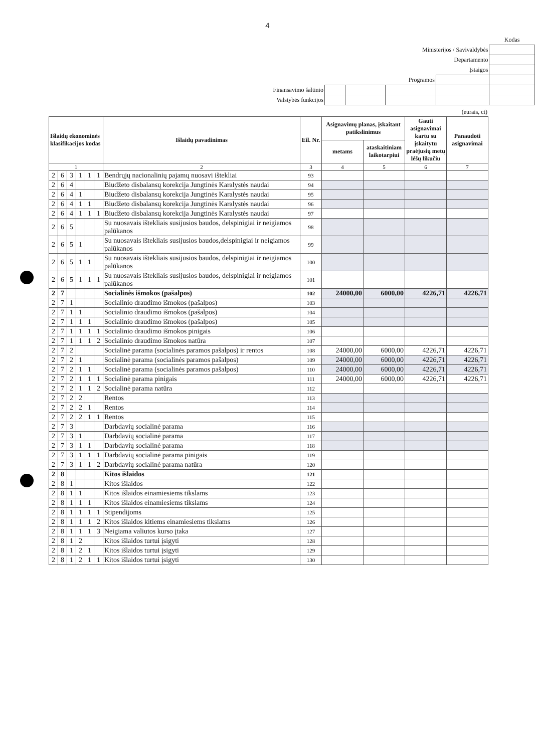4
| | | | | | Kodas |
| Ministerijos / Savivaldybės | | | | | |
| Departamento | | | | | |
| Įstaigos | | | | | |
| Programos | | | | | |
| Finansavimo šaltinio | | | | | |
| Valstybės funkcijos | | | | | |
(eurais, ct)
| Išlaidų ekonominės klasifikacijos kodas | | | | | | Išlaidų pavadinimas | Eil. Nr. | Asignavimų planas, įskaitant patikslinimus | | Gauti asignavimai kartu su įskaitytu praėjusių metų lėšų likučiu | Panaudoti asignavimai |
| --- | --- | --- | --- | --- | --- | --- | --- | --- | --- | --- | --- |
| | | | | | | | | metams | ataskaitiniam laikotarpiui | | |
| 1 | | | | | | 2 | 3 | 4 | 5 | 6 | 7 |
| 2 | 6 | 3 | 1 | 1 | 1 | Bendrųjų nacionalinių pajamų nuosavi ištekliai | 93 | | | | |
| 2 | 6 | 4 | | | | Biudžeto disbalansų korekcija Jungtinės Karalystės naudai | 94 | | | | |
| 2 | 6 | 4 | 1 | | | Biudžeto disbalansų korekcija Jungtinės Karalystės naudai | 95 | | | | |
| 2 | 6 | 4 | 1 | 1 | | Biudžeto disbalansų korekcija Jungtinės Karalystės naudai | 96 | | | | |
| 2 | 6 | 4 | 1 | 1 | 1 | Biudžeto disbalansų korekcija Jungtinės Karalystės naudai | 97 | | | | |
| 2 | 6 | 5 | | | | Su nuosavais ištekliais susijusios baudos, delspinigiai ir neigiamos palūkanos | 98 | | | | |
| 2 | 6 | 5 | 1 | | | Su nuosavais ištekliais susijusios baudos,delspinigiai ir neigiamos palūkanos | 99 | | | | |
| 2 | 6 | 5 | 1 | 1 | | Su nuosavais ištekliais susijusios baudos, delspinigiai ir neigiamos palūkanos | 100 | | | | |
| 2 | 6 | 5 | 1 | 1 | 1 | Su nuosavais ištekliais susijusios baudos, delspinigiai ir neigiamos palūkanos | 101 | | | | |
| 2 | 7 | | | | | Socialinės išmokos (pašalpos) | 102 | 24000,00 | 6000,00 | 4226,71 | 4226,71 |
| 2 | 7 | 1 | | | | Socialinio draudimo išmokos (pašalpos) | 103 | | | | |
| 2 | 7 | 1 | 1 | | | Socialinio draudimo išmokos (pašalpos) | 104 | | | | |
| 2 | 7 | 1 | 1 | 1 | | Socialinio draudimo išmokos (pašalpos) | 105 | | | | |
| 2 | 7 | 1 | 1 | 1 | 1 | Socialinio draudimo išmokos pinigais | 106 | | | | |
| 2 | 7 | 1 | 1 | 1 | 2 | Socialinio draudimo išmokos natūra | 107 | | | | |
| 2 | 7 | 2 | | | | Socialinė parama (socialinės paramos pašalpos) ir rentos | 108 | 24000,00 | 6000,00 | 4226,71 | 4226,71 |
| 2 | 7 | 2 | 1 | | | Socialinė parama (socialinės paramos pašalpos) | 109 | 24000,00 | 6000,00 | 4226,71 | 4226,71 |
| 2 | 7 | 2 | 1 | 1 | | Socialinė parama (socialinės paramos pašalpos) | 110 | 24000,00 | 6000,00 | 4226,71 | 4226,71 |
| 2 | 7 | 2 | 1 | 1 | 1 | Socialinė parama pinigais | 111 | 24000,00 | 6000,00 | 4226,71 | 4226,71 |
| 2 | 7 | 2 | 1 | 1 | 2 | Socialinė parama natūra | 112 | | | | |
| 2 | 7 | 2 | 2 | | | Rentos | 113 | | | | |
| 2 | 7 | 2 | 2 | 1 | | Rentos | 114 | | | | |
| 2 | 7 | 2 | 2 | 1 | 1 | Rentos | 115 | | | | |
| 2 | 7 | 3 | | | | Darbdavių socialinė parama | 116 | | | | |
| 2 | 7 | 3 | 1 | | | Darbdavių socialinė parama | 117 | | | | |
| 2 | 7 | 3 | 1 | 1 | | Darbdavių socialinė parama | 118 | | | | |
| 2 | 7 | 3 | 1 | 1 | 1 | Darbdavių socialinė parama pinigais | 119 | | | | |
| 2 | 7 | 3 | 1 | 1 | 2 | Darbdavių socialinė parama natūra | 120 | | | | |
| 2 | 8 | | | | | Kitos išlaidos | 121 | | | | |
| 2 | 8 | 1 | | | | Kitos išlaidos | 122 | | | | |
| 2 | 8 | 1 | 1 | | | Kitos išlaidos einamiesiems tikslams | 123 | | | | |
| 2 | 8 | 1 | 1 | 1 | | Kitos išlaidos einamiesiems tikslams | 124 | | | | |
| 2 | 8 | 1 | 1 | 1 | 1 | Stipendijoms | 125 | | | | |
| 2 | 8 | 1 | 1 | 1 | 2 | Kitos išlaidos kitiems einamiesiems tikslams | 126 | | | | |
| 2 | 8 | 1 | 1 | 1 | 3 | Neigiama valiutos kurso įtaka | 127 | | | | |
| 2 | 8 | 1 | 2 | | | Kitos išlaidos turtui įsigyti | 128 | | | | |
| 2 | 8 | 1 | 2 | 1 | | Kitos išlaidos turtui įsigyti | 129 | | | | |
| 2 | 8 | 1 | 2 | 1 | 1 | Kitos išlaidos turtui įsigyti | 130 | | | | |